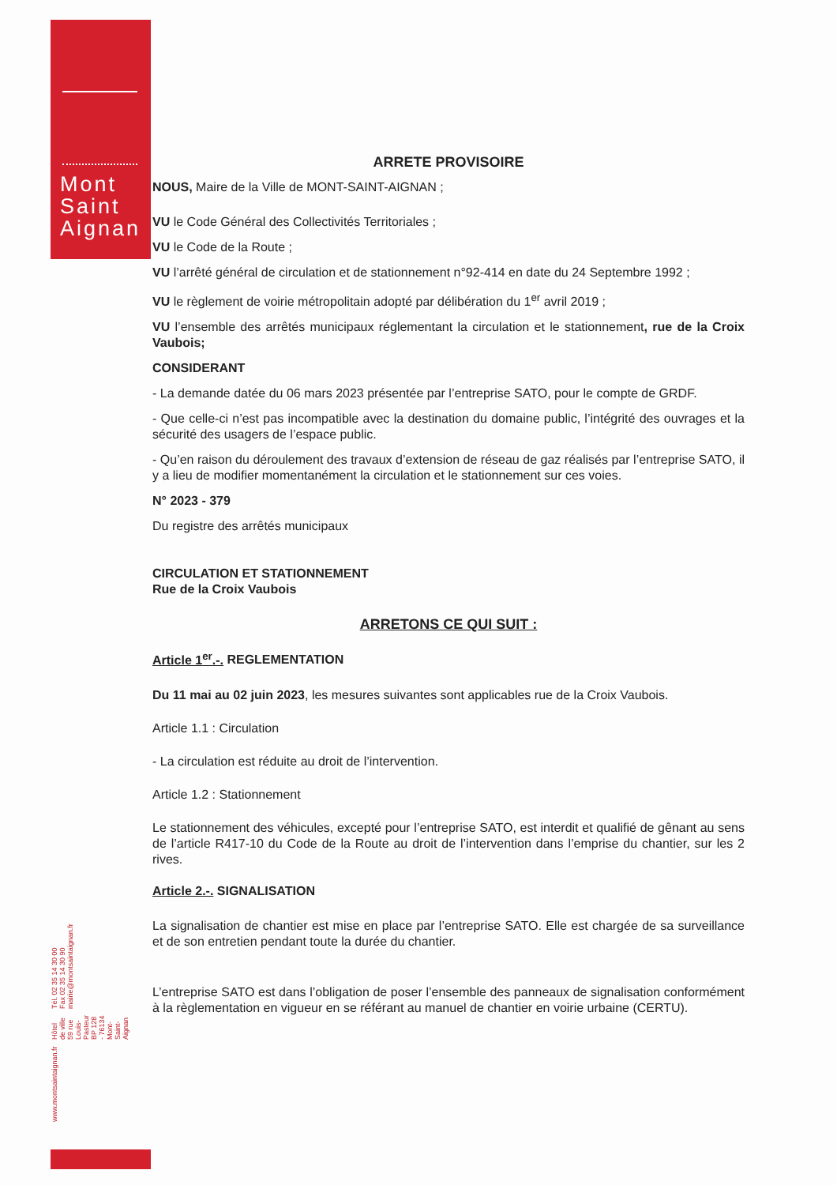Mont
Saint
Aignan
www.montsaintaignan.fr
Hôtel de ville
59 rue Louis-Pasteur
BP 128 - 76134 Mont-Saint-Aignan
Tél. 02 35 14 30 00
Fax 02 35 14 30 90
mairie@montsaintaignan.fr
ARRETE PROVISOIRE
NOUS, Maire de la Ville de MONT-SAINT-AIGNAN ;
VU le Code Général des Collectivités Territoriales ;
VU le Code de la Route ;
VU l’arrêté général de circulation et de stationnement n°92-414 en date du 24 Septembre 1992 ;
VU le règlement de voirie métropolitain adopté par délibération du 1<sup>er</sup> avril 2019 ;
VU l’ensemble des arrêtés municipaux réglementant la circulation et le stationnement, rue de la Croix Vaubois;
CONSIDERANT
- La demande datée du 06 mars 2023 présentée par l’entreprise SATO, pour le compte de GRDF.
- Que celle-ci n’est pas incompatible avec la destination du domaine public, l’intégrité des ouvrages et la sécurité des usagers de l’espace public.
- Qu’en raison du déroulement des travaux d’extension de réseau de gaz réalisés par l’entreprise SATO, il y a lieu de modifier momentanément la circulation et le stationnement sur ces voies.
N° 2023 - 379
Du registre des arrêtés municipaux
CIRCULATION ET STATIONNEMENT
Rue de la Croix Vaubois
ARRETONS CE QUI SUIT :
Article 1<sup>er</sup>.-. REGLEMENTATION
Du 11 mai au 02 juin 2023, les mesures suivantes sont applicables rue de la Croix Vaubois.
Article 1.1 : Circulation
- La circulation est réduite au droit de l’intervention.
Article 1.2 : Stationnement
Le stationnement des véhicules, excepté pour l’entreprise SATO, est interdit et qualifié de gênant au sens de l’article R417-10 du Code de la Route au droit de l’intervention dans l’emprise du chantier, sur les 2 rives.
Article 2.-. SIGNALISATION
La signalisation de chantier est mise en place par l’entreprise SATO. Elle est chargée de sa surveillance et de son entretien pendant toute la durée du chantier.
L’entreprise SATO est dans l’obligation de poser l’ensemble des panneaux de signalisation conformément à la règlementation en vigueur en se référant au manuel de chantier en voirie urbaine (CERTU).